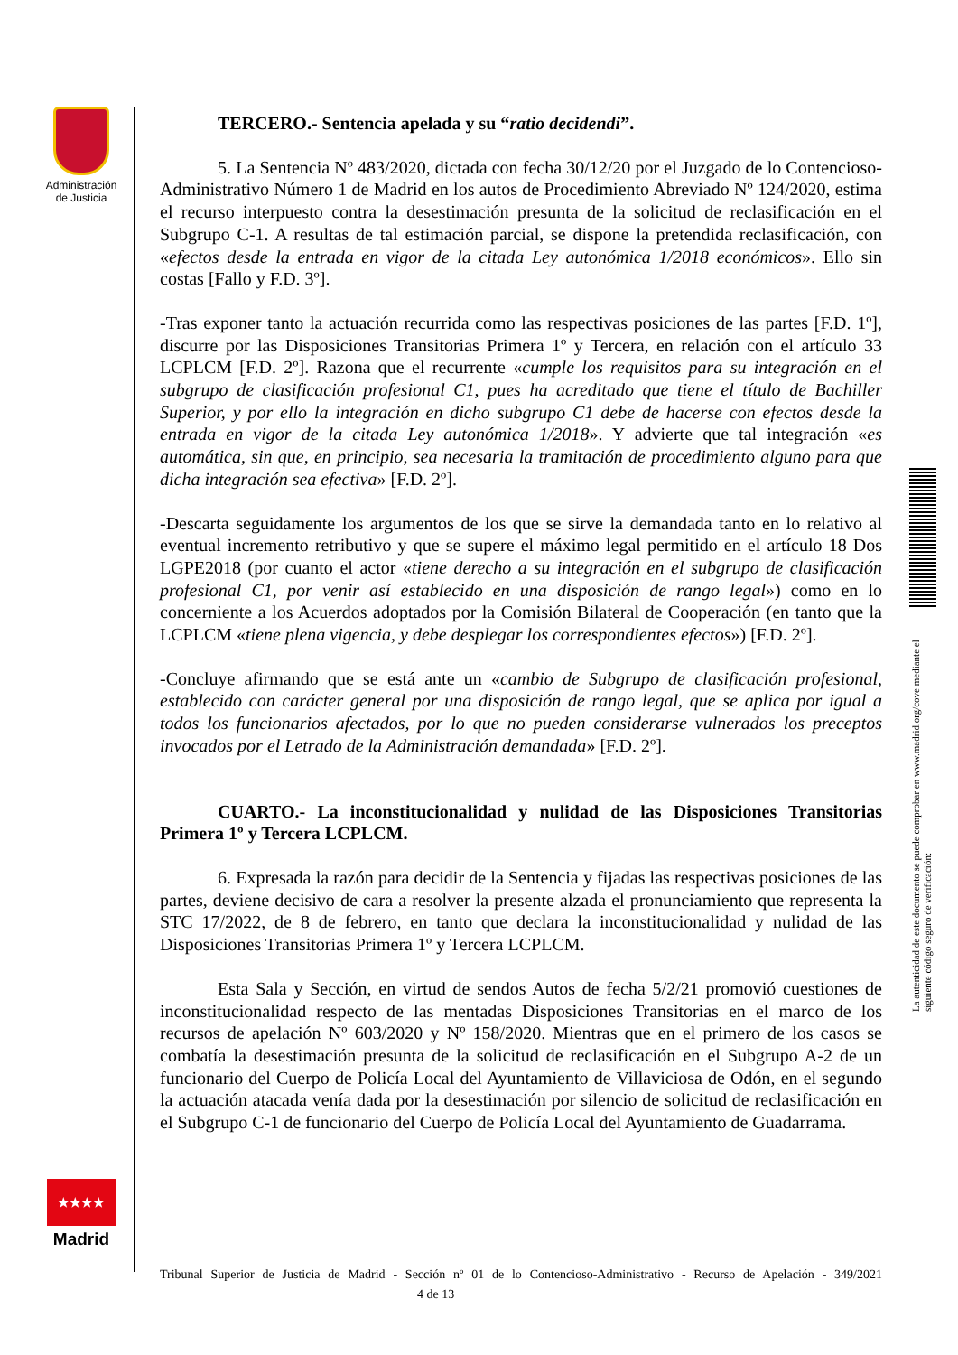Administración de Justicia
★★★★
Madrid
TERCERO.- Sentencia apelada y su “ratio decidendi”.
5. La Sentencia Nº 483/2020, dictada con fecha 30/12/20 por el Juzgado de lo Contencioso-Administrativo Número 1 de Madrid en los autos de Procedimiento Abreviado Nº 124/2020, estima el recurso interpuesto contra la desestimación presunta de la solicitud de reclasificación en el Subgrupo C-1. A resultas de tal estimación parcial, se dispone la pretendida reclasificación, con «efectos desde la entrada en vigor de la citada Ley autonómica 1/2018 económicos». Ello sin costas [Fallo y F.D. 3º].
-Tras exponer tanto la actuación recurrida como las respectivas posiciones de las partes [F.D. 1º], discurre por las Disposiciones Transitorias Primera 1º y Tercera, en relación con el artículo 33 LCPLCM [F.D. 2º]. Razona que el recurrente «cumple los requisitos para su integración en el subgrupo de clasificación profesional C1, pues ha acreditado que tiene el título de Bachiller Superior, y por ello la integración en dicho subgrupo C1 debe de hacerse con efectos desde la entrada en vigor de la citada Ley autonómica 1/2018». Y advierte que tal integración «es automática, sin que, en principio, sea necesaria la tramitación de procedimiento alguno para que dicha integración sea efectiva» [F.D. 2º].
-Descarta seguidamente los argumentos de los que se sirve la demandada tanto en lo relativo al eventual incremento retributivo y que se supere el máximo legal permitido en el artículo 18 Dos LGPE2018 (por cuanto el actor «tiene derecho a su integración en el subgrupo de clasificación profesional C1, por venir así establecido en una disposición de rango legal») como en lo concerniente a los Acuerdos adoptados por la Comisión Bilateral de Cooperación (en tanto que la LCPLCM «tiene plena vigencia, y debe desplegar los correspondientes efectos») [F.D. 2º].
-Concluye afirmando que se está ante un «cambio de Subgrupo de clasificación profesional, establecido con carácter general por una disposición de rango legal, que se aplica por igual a todos los funcionarios afectados, por lo que no pueden considerarse vulnerados los preceptos invocados por el Letrado de la Administración demandada» [F.D. 2º].
CUARTO.- La inconstitucionalidad y nulidad de las Disposiciones Transitorias Primera 1º y Tercera LCPLCM.
6. Expresada la razón para decidir de la Sentencia y fijadas las respectivas posiciones de las partes, deviene decisivo de cara a resolver la presente alzada el pronunciamiento que representa la STC 17/2022, de 8 de febrero, en tanto que declara la inconstitucionalidad y nulidad de las Disposiciones Transitorias Primera 1º y Tercera LCPLCM.
Esta Sala y Sección, en virtud de sendos Autos de fecha 5/2/21 promovió cuestiones de inconstitucionalidad respecto de las mentadas Disposiciones Transitorias en el marco de los recursos de apelación Nº 603/2020 y Nº 158/2020. Mientras que en el primero de los casos se combatía la desestimación presunta de la solicitud de reclasificación en el Subgrupo A-2 de un funcionario del Cuerpo de Policía Local del Ayuntamiento de Villaviciosa de Odón, en el segundo la actuación atacada venía dada por la desestimación por silencio de solicitud de reclasificación en el Subgrupo C-1 de funcionario del Cuerpo de Policía Local del Ayuntamiento de Guadarrama.
La autenticidad de este documento se puede comprobar en www.madrid.org/cove mediante el siguiente código seguro de verificación:
Tribunal Superior de Justicia de Madrid - Sección nº 01 de lo Contencioso-Administrativo - Recurso de Apelación - 349/2021 4 de 13